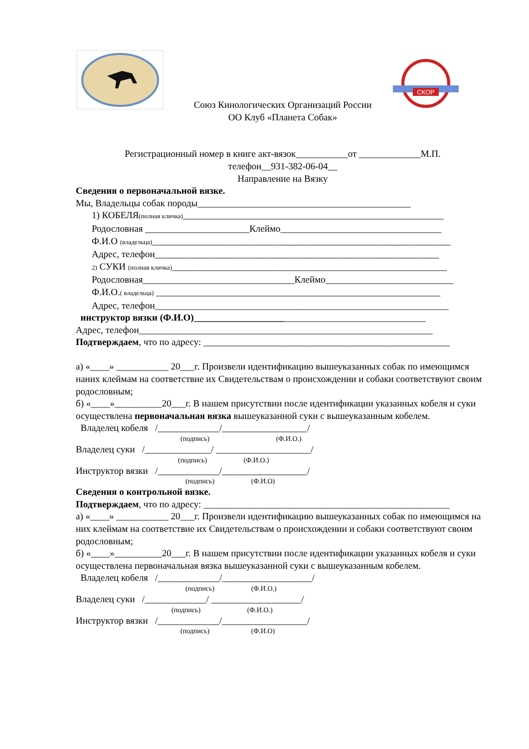СКОР
Союз Кинологических Организаций России
ОО Клуб «Планета Собак»
Регистрационный номер в книге акт-вязок___________от _____________М.П.
телефон__931-382-06-04__
Направление на Вязку
Сведения о первоначальной вязке.
Мы, Владельцы собак породы_____________________________________________
1) КОБЕЛЯ(полная кличка)_______________________________________________________
Родословная ______________________Клеймо__________________________________
Ф.И.О (владельца)_______________________________________________________________
Адрес, телефон____________________________________________________________
2) СУКИ (полная кличка)__________________________________________________________
Родословная________________________________Клеймо___________________________
Ф.И.О.( владельца) ____________________________________________________________
Адрес, телефон______________________________________________________________
инструктор вязки (Ф.И.О)_________________________________________________
Адрес, телефон______________________________________________________________
Подтверждаем, что по адресу: ____________________________________________________
а) «____» ___________ 20___г. Произвели идентификацию вышеуказанных собак по имеющимся наних клеймам на соответствие их Свидетельствам о происхождении и собаки соответствуют своим родословным;
б) «____»__________20___г. В нашем присутствии после идентификации указанных кобеля и суки осуществлена первоначальная вязка вышеуказанной суки с вышеуказанным кобелем.
Владелец кобеля /_____________/__________________/
(подпись) (Ф.И.О.)
Владелец суки /______________/ ____________________/
(подпись) (Ф.И.О.)
Инструктор вязки /_____________/__________________/
(подпись) (Ф.И.О)
Сведения о контрольной вязке.
Подтверждаем, что по адресу: ____________________________________________________
а) «____» ___________ 20___г. Произвели идентификацию вышеуказанных собак по имеющимся на них клеймам на соответствие их Свидетельствам о происхождении и собаки соответствуют своим родословным;
б) «____»__________20___г. В нашем присутствии после идентификации указанных кобеля и суки осуществлена первоначальная вязка вышеуказанной суки с вышеуказанным кобелем.
Владелец кобеля /_____________/___________________/
(подпись) (Ф.И.О.)
Владелец суки /_____________/ ___________________/
(подпись) (Ф.И.О.)
Инструктор вязки /_____________/__________________/
(подпись) (Ф.И.О)